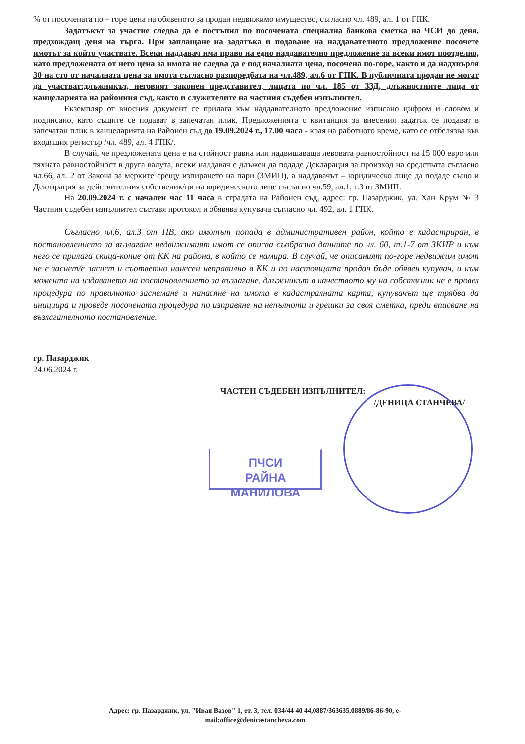ПЧСИ
РАЙНА МАНИЛОВА
% от посочената по – горе цена на обявеното за продан недвижимо имущество, съгласно чл. 489, ал. 1 от ГПК.
Задатъкът за участие следва да е постъпил по посочената специална банкова сметка на ЧСИ до деня, предхождащ деня на търга. При заплащане на задатъка и подаване на наддавателното предложение посочете имотът за който участвате. Всеки наддавач има право на едно наддавателно предложение за всеки имот поотделно, като предложената от него цена за имота не следва да е под началната цена, посочена по-горе, както и да надхвърля 30 на сто от началната цена за имота съгласно разпоредбата на чл.489, ал.6 от ГПК. В публичната продан не могат да участват:длъжникът, неговият законен представител, лицата по чл. 185 от ЗЗД, длъжностните лица от канцеларията на районния съд, както и служителите на частния съдебен изпълнител.
Екземпляр от вносния документ се прилага към наддавателното предложение изписано цифром и словом и подписано, като същите се подават в запечатан плик. Предложенията с квитанция за внесения задатък се подават в запечатан плик в канцеларията на Районен съд до 19.09.2024 г., 17.00 часа - края на работното време, като се отбелязва във входящия регистър /чл. 489, ал. 4 ГПК/.
В случай, че предложената цена е на стойност равна или надвишаваща левовата равностойност на 15 000 евро или тяхната равностойност в друга валута, всеки наддавач е длъжен да подаде Декларация за произход на средствата съгласно чл.66, ал. 2 от Закона за мерките срещу изпирането на пари (ЗМИП), а наддавачът – юридическо лице да подаде също и Декларация за действителния собственик/ци на юридическото лице съгласно чл.59, ал.1, т.3 от ЗМИП.
На 20.09.2024 г. с начален час 11 часа в сградата на Районен съд, адрес: гр. Пазарджик, ул. Хан Крум № 3 Частния съдебен изпълнител съставя протокол и обявява купувача съгласно чл. 492, ал. 1 ГПК.
Съгласно чл.6, ал.3 от ПВ, ако имотът попада в административен район, който е кадастриран, в постановлението за възлагане недвижимият имот се описва съобразно данните по чл. 60, т.1-7 от ЗКИР и към него се прилага скица-копие от КК на района, в който се намира. В случай, че описаният по-горе недвижим имот не е заснет/е заснет и съответно нанесен неправилно в КК и по настоящата продан бъде обявен купувач, и към момента на издаването на постановлението за възлагане, длъжникът в качеството му на собственик не е провел процедура по правилното заснемане и нанасяне на имота в кадастралната карта, купувачът ще трябва да инициира и проведе посочената процедура по изправяне на непълноти и грешки за своя сметка, преди вписване на възлагателното постановление.
гр. Пазарджик
24.06.2024 г.
ЧАСТЕН СЪДЕБЕН ИЗПЪЛНИТЕЛ:
/ДЕНИЦА СТАНЧЕВА/
Адрес: гр. Пазарджик, ул. "Иван Вазов" 1, ет. 3, тел. 034/44 40 44,0887/363635,0889/86-86-90, e-mail:office@denicastancheva.com